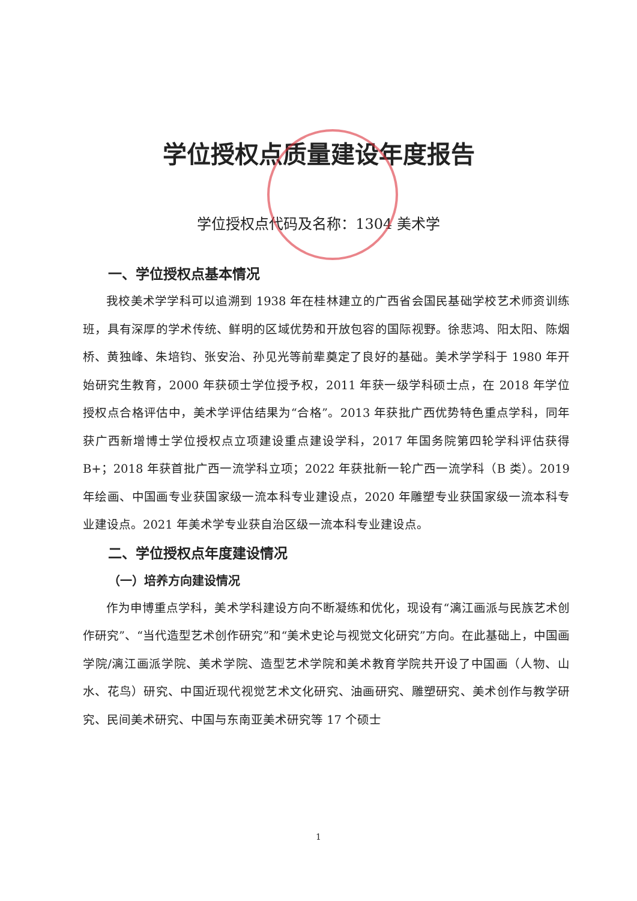学位授权点质量建设年度报告
学位授权点代码及名称：1304 美术学
一、学位授权点基本情况
我校美术学学科可以追溯到 1938 年在桂林建立的广西省会国民基础学校艺术师资训练班，具有深厚的学术传统、鲜明的区域优势和开放包容的国际视野。徐悲鸿、阳太阳、陈烟桥、黄独峰、朱培钧、张安治、孙见光等前辈奠定了良好的基础。美术学学科于 1980 年开始研究生教育，2000 年获硕士学位授予权，2011 年获一级学科硕士点，在 2018 年学位授权点合格评估中，美术学评估结果为“合格”。2013 年获批广西优势特色重点学科，同年获广西新增博士学位授权点立项建设重点建设学科，2017 年国务院第四轮学科评估获得 B+；2018 年获首批广西一流学科立项；2022 年获批新一轮广西一流学科（B 类）。2019 年绘画、中国画专业获国家级一流本科专业建设点，2020 年雕塑专业获国家级一流本科专业建设点。2021 年美术学专业获自治区级一流本科专业建设点。
二、学位授权点年度建设情况
（一）培养方向建设情况
作为申博重点学科，美术学科建设方向不断凝练和优化，现设有“漓江画派与民族艺术创作研究”、“当代造型艺术创作研究”和“美术史论与视觉文化研究”方向。在此基础上，中国画学院/漓江画派学院、美术学院、造型艺术学院和美术教育学院共开设了中国画（人物、山水、花鸟）研究、中国近现代视觉艺术文化研究、油画研究、雕塑研究、美术创作与教学研究、民间美术研究、中国与东南亚美术研究等 17 个硕士
1